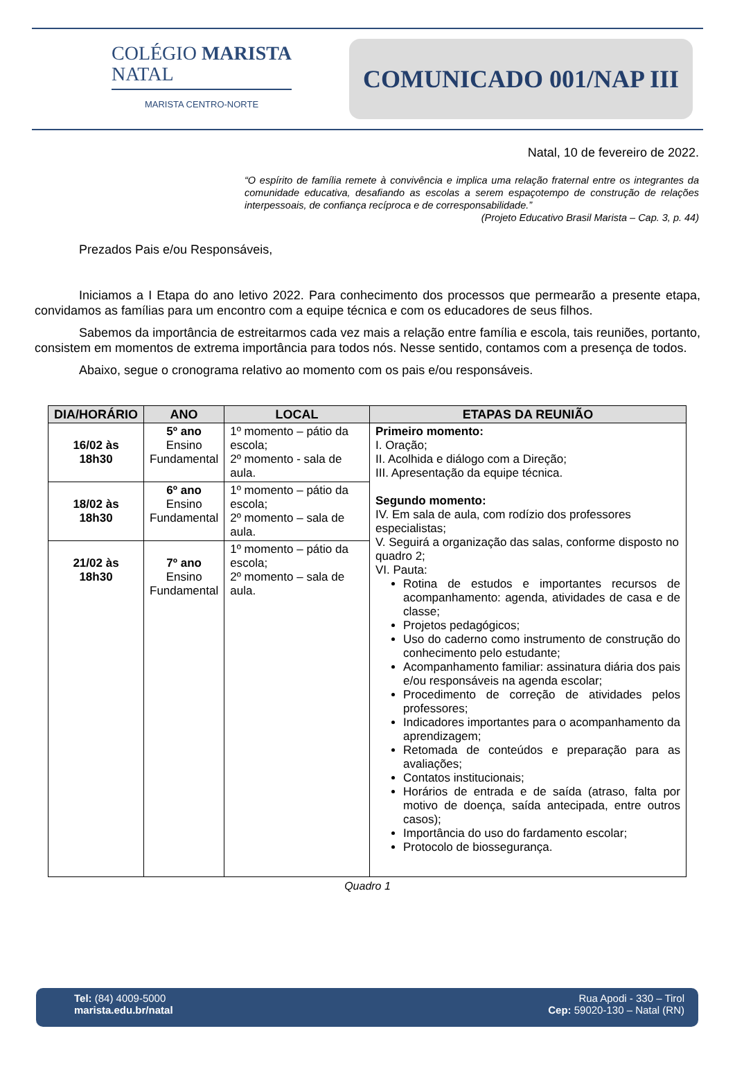COLÉGIO MARISTA
NATAL
MARISTA CENTRO-NORTE
COMUNICADO 001/NAP III
Natal, 10 de fevereiro de 2022.
“O espírito de família remete à convivência e implica uma relação fraternal entre os integrantes da comunidade educativa, desafiando as escolas a serem espaçotempo de construção de relações interpessoais, de confiança recíproca e de corresponsabilidade.”
(Projeto Educativo Brasil Marista – Cap. 3, p. 44)
Prezados Pais e/ou Responsáveis,
Iniciamos a I Etapa do ano letivo 2022. Para conhecimento dos processos que permearão a presente etapa, convidamos as famílias para um encontro com a equipe técnica e com os educadores de seus filhos.
Sabemos da importância de estreitarmos cada vez mais a relação entre família e escola, tais reuniões, portanto, consistem em momentos de extrema importância para todos nós. Nesse sentido, contamos com a presença de todos.
Abaixo, segue o cronograma relativo ao momento com os pais e/ou responsáveis.
| DIA/HORÁRIO | ANO | LOCAL | ETAPAS DA REUNIÃO |
| --- | --- | --- | --- |
| 16/02 às 18h30 | 5º ano Ensino Fundamental | 1º momento – pátio da escola; 2º momento - sala de aula. | Primeiro momento: I. Oração; II. Acolhida e diálogo com a Direção; III. Apresentação da equipe técnica. Segundo momento: IV. Em sala de aula, com rodízio dos professores especialistas; V. Seguirá a organização das salas, conforme disposto no quadro 2; VI. Pauta: Rotina de estudos e importantes recursos de acompanhamento: agenda, atividades de casa e de classe; Projetos pedagógicos; Uso do caderno como instrumento de construção do conhecimento pelo estudante; Acompanhamento familiar: assinatura diária dos pais e/ou responsáveis na agenda escolar; Procedimento de correção de atividades pelos professores; Indicadores importantes para o acompanhamento da aprendizagem; Retomada de conteúdos e preparação para as avaliações; Contatos institucionais; Horários de entrada e de saída (atraso, falta por motivo de doença, saída antecipada, entre outros casos); Importância do uso do fardamento escolar; Protocolo de biossegurança. |
| 18/02 às 18h30 | 6º ano Ensino Fundamental | 1º momento – pátio da escola; 2º momento – sala de aula. | |
| 21/02 às 18h30 | 7º ano Ensino Fundamental | 1º momento – pátio da escola; 2º momento – sala de aula. | |
Quadro 1
Tel: (84) 4009-5000
marista.edu.br/natal
Rua Apodi - 330 – Tirol
Cep: 59020-130 – Natal (RN)